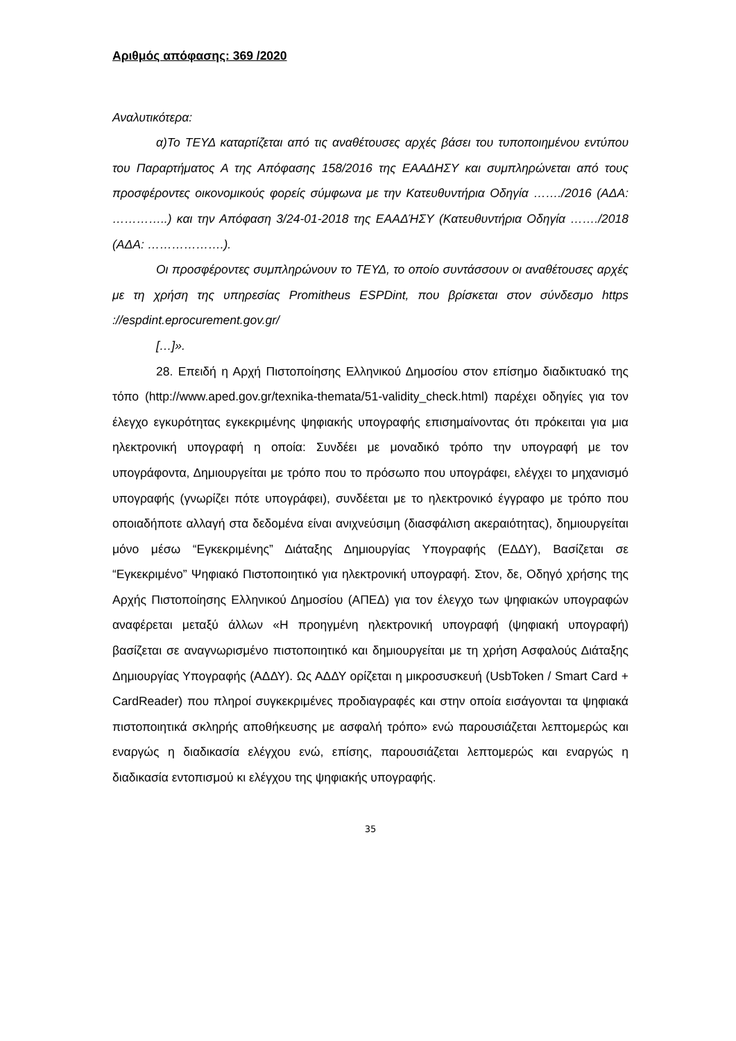Αριθμός απόφασης: 369 /2020
Αναλυτικότερα:
α)Το ΤΕΥΔ καταρτίζεται από τις αναθέτουσες αρχές βάσει του τυποποιημένου εντύπου του Παραρτήματος Α της Απόφασης 158/2016 της ΕΑΑΔΗΣΥ και συμπληρώνεται από τους προσφέροντες οικονομικούς φορείς σύμφωνα με την Κατευθυντήρια Οδηγία ……./2016 (ΑΔΑ: …………..) και την Απόφαση 3/24-01-2018 της ΕΑΑΔΉΣΥ (Κατευθυντήρια Οδηγία ……./2018 (ΑΔΑ: ……………….).
Οι προσφέροντες συμπληρώνουν το ΤΕΥΔ, το οποίο συντάσσουν οι αναθέτουσες αρχές με τη χρήση της υπηρεσίας Promitheus ESPDint, που βρίσκεται στον σύνδεσμο https ://espdint.eprocurement.gov.gr/
[…]».
28. Επειδή η Αρχή Πιστοποίησης Ελληνικού Δημοσίου στον επίσημο διαδικτυακό της τόπο (http://www.aped.gov.gr/texnika-themata/51-validity_check.html) παρέχει οδηγίες για τον έλεγχο εγκυρότητας εγκεκριμένης ψηφιακής υπογραφής επισημαίνοντας ότι πρόκειται για μια ηλεκτρονική υπογραφή η οποία: Συνδέει με μοναδικό τρόπο την υπογραφή με τον υπογράφοντα, Δημιουργείται με τρόπο που το πρόσωπο που υπογράφει, ελέγχει το μηχανισμό υπογραφής (γνωρίζει πότε υπογράφει), συνδέεται με το ηλεκτρονικό έγγραφο με τρόπο που οποιαδήποτε αλλαγή στα δεδομένα είναι ανιχνεύσιμη (διασφάλιση ακεραιότητας), δημιουργείται μόνο μέσω “Εγκεκριμένης” Διάταξης Δημιουργίας Υπογραφής (ΕΔΔΥ), Βασίζεται σε “Εγκεκριμένο” Ψηφιακό Πιστοποιητικό για ηλεκτρονική υπογραφή. Στον, δε, Οδηγό χρήσης της Αρχής Πιστοποίησης Ελληνικού Δημοσίου (ΑΠΕΔ) για τον έλεγχο των ψηφιακών υπογραφών αναφέρεται μεταξύ άλλων «Η προηγμένη ηλεκτρονική υπογραφή (ψηφιακή υπογραφή) βασίζεται σε αναγνωρισμένο πιστοποιητικό και δημιουργείται με τη χρήση Ασφαλούς Διάταξης Δημιουργίας Υπογραφής (ΑΔΔΥ). Ως ΑΔΔΥ ορίζεται η μικροσυσκευή (UsbToken / Smart Card + CardReader) που πληροί συγκεκριμένες προδιαγραφές και στην οποία εισάγονται τα ψηφιακά πιστοποιητικά σκληρής αποθήκευσης με ασφαλή τρόπο» ενώ παρουσιάζεται λεπτομερώς και εναργώς η διαδικασία ελέγχου ενώ, επίσης, παρουσιάζεται λεπτομερώς και εναργώς η διαδικασία εντοπισμού κι ελέγχου της ψηφιακής υπογραφής.
35